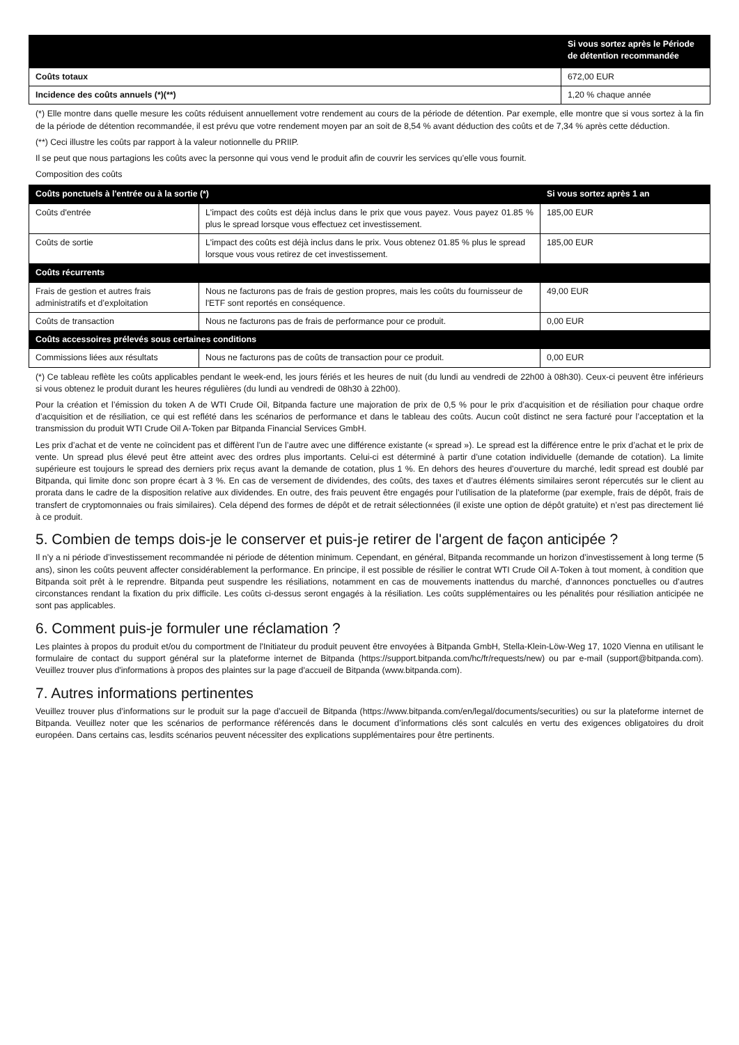| | Si vous sortez après le Période de détention recommandée |
| --- | --- |
| Coûts totaux | 672,00 EUR |
| Incidence des coûts annuels (*)(**) | 1,20 % chaque année |
(*) Elle montre dans quelle mesure les coûts réduisent annuellement votre rendement au cours de la période de détention. Par exemple, elle montre que si vous sortez à la fin de la période de détention recommandée, il est prévu que votre rendement moyen par an soit de 8,54 % avant déduction des coûts et de 7,34 % après cette déduction.
(**) Ceci illustre les coûts par rapport à la valeur notionnelle du PRIIP.
Il se peut que nous partagions les coûts avec la personne qui vous vend le produit afin de couvrir les services qu’elle vous fournit.
Composition des coûts
| Coûts ponctuels à l'entrée ou à la sortie (*) | | Si vous sortez après 1 an |
| --- | --- | --- |
| Coûts d'entrée | L'impact des coûts est déjà inclus dans le prix que vous payez. Vous payez 01.85 % plus le spread lorsque vous effectuez cet investissement. | 185,00 EUR |
| Coûts de sortie | L'impact des coûts est déjà inclus dans le prix. Vous obtenez 01.85 % plus le spread lorsque vous vous retirez de cet investissement. | 185,00 EUR |
| Coûts récurrents | | |
| Frais de gestion et autres frais administratifs et d’exploitation | Nous ne facturons pas de frais de gestion propres, mais les coûts du fournisseur de l'ETF sont reportés en conséquence. | 49,00 EUR |
| Coûts de transaction | Nous ne facturons pas de frais de performance pour ce produit. | 0,00 EUR |
| Coûts accessoires prélevés sous certaines conditions | | |
| Commissions liées aux résultats | Nous ne facturons pas de coûts de transaction pour ce produit. | 0,00 EUR |
(*) Ce tableau reflète les coûts applicables pendant le week-end, les jours fériés et les heures de nuit (du lundi au vendredi de 22h00 à 08h30). Ceux-ci peuvent être inférieurs si vous obtenez le produit durant les heures régulières (du lundi au vendredi de 08h30 à 22h00).
Pour la création et l’émission du token A de WTI Crude Oil, Bitpanda facture une majoration de prix de 0,5 % pour le prix d’acquisition et de résiliation pour chaque ordre d’acquisition et de résiliation, ce qui est reflété dans les scénarios de performance et dans le tableau des coûts. Aucun coût distinct ne sera facturé pour l’acceptation et la transmission du produit WTI Crude Oil A-Token par Bitpanda Financial Services GmbH.
Les prix d’achat et de vente ne coïncident pas et diffèrent l’un de l’autre avec une différence existante (« spread »). Le spread est la différence entre le prix d’achat et le prix de vente. Un spread plus élevé peut être atteint avec des ordres plus importants. Celui-ci est déterminé à partir d’une cotation individuelle (demande de cotation). La limite supérieure est toujours le spread des derniers prix reçus avant la demande de cotation, plus 1 %. En dehors des heures d’ouverture du marché, ledit spread est doublé par Bitpanda, qui limite donc son propre écart à 3 %. En cas de versement de dividendes, des coûts, des taxes et d’autres éléments similaires seront répercutés sur le client au prorata dans le cadre de la disposition relative aux dividendes. En outre, des frais peuvent être engagés pour l’utilisation de la plateforme (par exemple, frais de dépôt, frais de transfert de cryptomonnaies ou frais similaires). Cela dépend des formes de dépôt et de retrait sélectionnées (il existe une option de dépôt gratuite) et n’est pas directement lié à ce produit.
5. Combien de temps dois-je le conserver et puis-je retirer de l'argent de façon anticipée ?
Il n’y a ni période d’investissement recommandée ni période de détention minimum. Cependant, en général, Bitpanda recommande un horizon d’investissement à long terme (5 ans), sinon les coûts peuvent affecter considérablement la performance. En principe, il est possible de résilier le contrat WTI Crude Oil A-Token à tout moment, à condition que Bitpanda soit prêt à le reprendre. Bitpanda peut suspendre les résiliations, notamment en cas de mouvements inattendus du marché, d’annonces ponctuelles ou d’autres circonstances rendant la fixation du prix difficile. Les coûts ci-dessus seront engagés à la résiliation. Les coûts supplémentaires ou les pénalités pour résiliation anticipée ne sont pas applicables.
6. Comment puis-je formuler une réclamation ?
Les plaintes à propos du produit et/ou du comportment de l'Initiateur du produit peuvent être envoyées à Bitpanda GmbH, Stella-Klein-Löw-Weg 17, 1020 Vienna en utilisant le formulaire de contact du support général sur la plateforme internet de Bitpanda (https://support.bitpanda.com/hc/fr/requests/new) ou par e-mail (support@bitpanda.com). Veuillez trouver plus d'informations à propos des plaintes sur la page d'accueil de Bitpanda (www.bitpanda.com).
7. Autres informations pertinentes
Veuillez trouver plus d’informations sur le produit sur la page d’accueil de Bitpanda (https://www.bitpanda.com/en/legal/documents/securities) ou sur la plateforme internet de Bitpanda. Veuillez noter que les scénarios de performance référencés dans le document d’informations clés sont calculés en vertu des exigences obligatoires du droit européen. Dans certains cas, lesdits scénarios peuvent nécessiter des explications supplémentaires pour être pertinents.